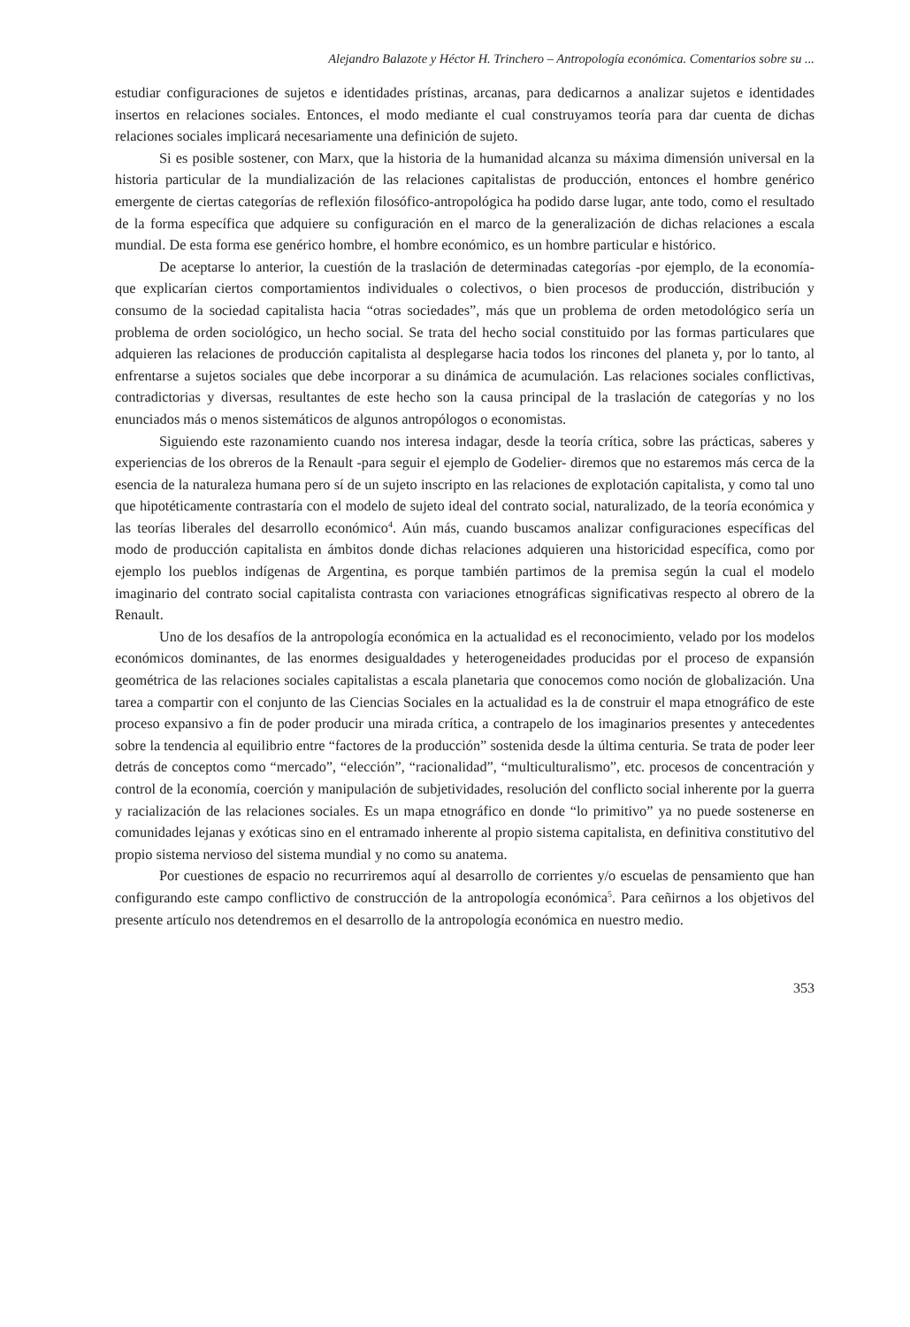Alejandro Balazote y Héctor H. Trinchero – Antropología económica. Comentarios sobre su ...
estudiar configuraciones de sujetos e identidades prístinas, arcanas, para dedicarnos a analizar sujetos e identidades insertos en relaciones sociales. Entonces, el modo mediante el cual construyamos teoría para dar cuenta de dichas relaciones sociales implicará necesariamente una definición de sujeto.
Si es posible sostener, con Marx, que la historia de la humanidad alcanza su máxima dimensión universal en la historia particular de la mundialización de las relaciones capitalistas de producción, entonces el hombre genérico emergente de ciertas categorías de reflexión filosófico-antropológica ha podido darse lugar, ante todo, como el resultado de la forma específica que adquiere su configuración en el marco de la generalización de dichas relaciones a escala mundial. De esta forma ese genérico hombre, el hombre económico, es un hombre particular e histórico.
De aceptarse lo anterior, la cuestión de la traslación de determinadas categorías -por ejemplo, de la economía- que explicarían ciertos comportamientos individuales o colectivos, o bien procesos de producción, distribución y consumo de la sociedad capitalista hacia “otras sociedades”, más que un problema de orden metodológico sería un problema de orden sociológico, un hecho social. Se trata del hecho social constituido por las formas particulares que adquieren las relaciones de producción capitalista al desplegarse hacia todos los rincones del planeta y, por lo tanto, al enfrentarse a sujetos sociales que debe incorporar a su dinámica de acumulación. Las relaciones sociales conflictivas, contradictorias y diversas, resultantes de este hecho son la causa principal de la traslación de categorías y no los enunciados más o menos sistemáticos de algunos antropólogos o economistas.
Siguiendo este razonamiento cuando nos interesa indagar, desde la teoría crítica, sobre las prácticas, saberes y experiencias de los obreros de la Renault -para seguir el ejemplo de Godelier- diremos que no estaremos más cerca de la esencia de la naturaleza humana pero sí de un sujeto inscripto en las relaciones de explotación capitalista, y como tal uno que hipotéticamente contrastaría con el modelo de sujeto ideal del contrato social, naturalizado, de la teoría económica y las teorías liberales del desarrollo económico<sup>4</sup>. Aún más, cuando buscamos analizar configuraciones específicas del modo de producción capitalista en ámbitos donde dichas relaciones adquieren una historicidad específica, como por ejemplo los pueblos indígenas de Argentina, es porque también partimos de la premisa según la cual el modelo imaginario del contrato social capitalista contrasta con variaciones etnográficas significativas respecto al obrero de la Renault.
Uno de los desafíos de la antropología económica en la actualidad es el reconocimiento, velado por los modelos económicos dominantes, de las enormes desigualdades y heterogeneidades producidas por el proceso de expansión geométrica de las relaciones sociales capitalistas a escala planetaria que conocemos como noción de globalización. Una tarea a compartir con el conjunto de las Ciencias Sociales en la actualidad es la de construir el mapa etnográfico de este proceso expansivo a fin de poder producir una mirada crítica, a contrapelo de los imaginarios presentes y antecedentes sobre la tendencia al equilibrio entre “factores de la producción” sostenida desde la última centuria. Se trata de poder leer detrás de conceptos como “mercado”, “elección”, “racionalidad”, “multiculturalismo”, etc. procesos de concentración y control de la economía, coerción y manipulación de subjetividades, resolución del conflicto social inherente por la guerra y racialización de las relaciones sociales. Es un mapa etnográfico en donde “lo primitivo” ya no puede sostenerse en comunidades lejanas y exóticas sino en el entramado inherente al propio sistema capitalista, en definitiva constitutivo del propio sistema nervioso del sistema mundial y no como su anatema.
Por cuestiones de espacio no recurriremos aquí al desarrollo de corrientes y/o escuelas de pensamiento que han configurando este campo conflictivo de construcción de la antropología económica<sup>5</sup>. Para ceñirnos a los objetivos del presente artículo nos detendremos en el desarrollo de la antropología económica en nuestro medio.
353